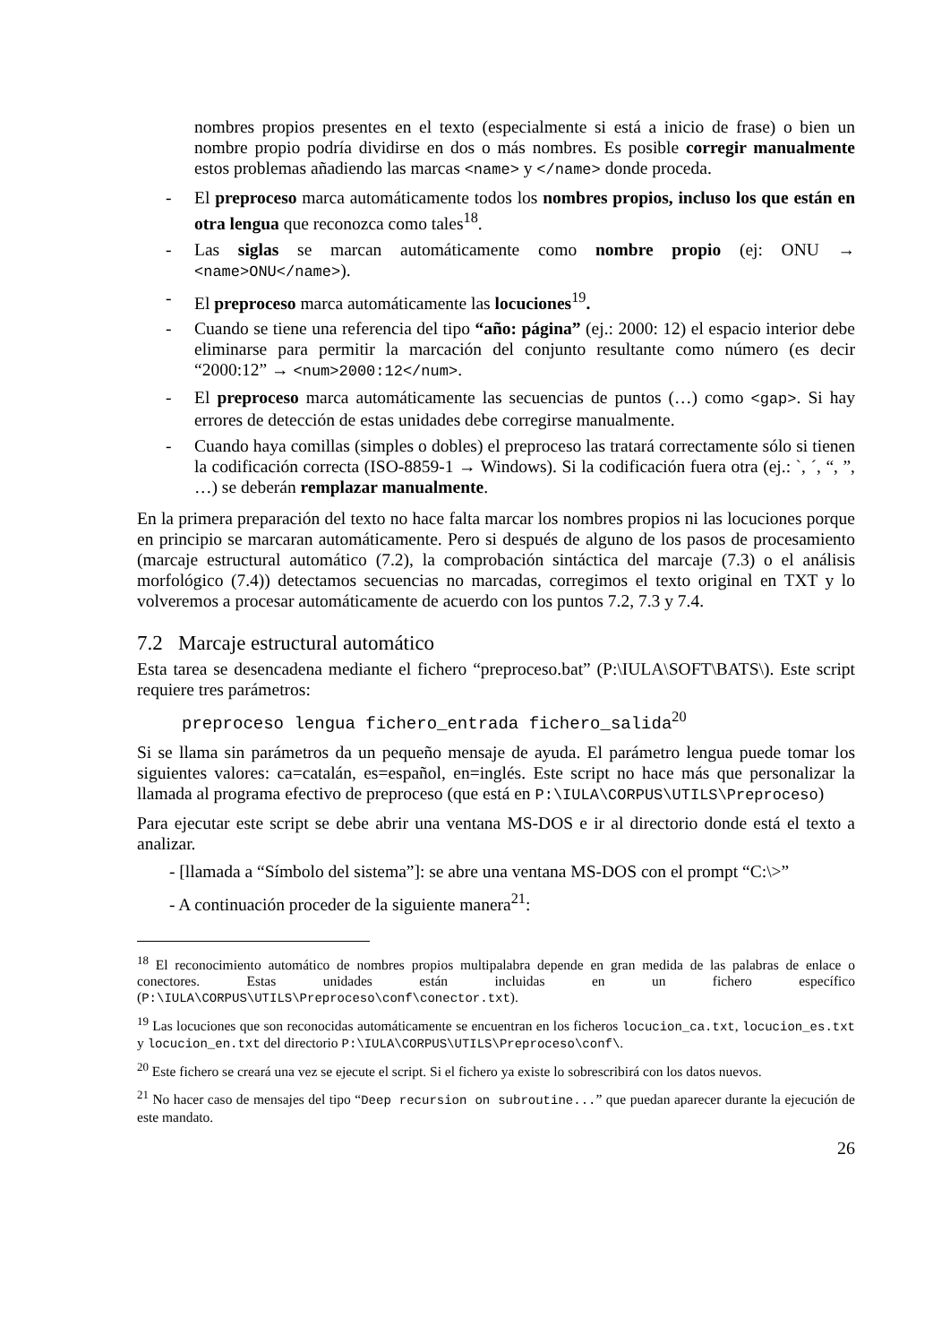nombres propios presentes en el texto (especialmente si está a inicio de frase) o bien un nombre propio podría dividirse en dos o más nombres. Es posible corregir manualmente estos problemas añadiendo las marcas <name> y </name> donde proceda.
- El preproceso marca automáticamente todos los nombres propios, incluso los que están en otra lengua que reconozca como tales<sup>18</sup>.
- Las siglas se marcan automáticamente como nombre propio (ej: ONU → <name>ONU</name>).
- El preproceso marca automáticamente las locuciones<sup>19</sup>.
- Cuando se tiene una referencia del tipo “año: página” (ej.: 2000: 12) el espacio interior debe eliminarse para permitir la marcación del conjunto resultante como número (es decir “2000:12” → <num>2000:12</num>.
- El preproceso marca automáticamente las secuencias de puntos (…) como <gap>. Si hay errores de detección de estas unidades debe corregirse manualmente.
- Cuando haya comillas (simples o dobles) el preproceso las tratará correctamente sólo si tienen la codificación correcta (ISO-8859-1 → Windows). Si la codificación fuera otra (ej.: `, ´, “, ”, …) se deberán remplazar manualmente.
En la primera preparación del texto no hace falta marcar los nombres propios ni las locuciones porque en principio se marcaran automáticamente. Pero si después de alguno de los pasos de procesamiento (marcaje estructural automático (7.2), la comprobación sintáctica del marcaje (7.3) o el análisis morfológico (7.4)) detectamos secuencias no marcadas, corregimos el texto original en TXT y lo volveremos a procesar automáticamente de acuerdo con los puntos 7.2, 7.3 y 7.4.
7.2 Marcaje estructural automático
Esta tarea se desencadena mediante el fichero “preproceso.bat” (P:\IULA\SOFT\BATS\). Este script requiere tres parámetros:
preproceso lengua fichero_entrada fichero_salida<sup>20</sup>
Si se llama sin parámetros da un pequeño mensaje de ayuda. El parámetro lengua puede tomar los siguientes valores: ca=catalán, es=español, en=inglés. Este script no hace más que personalizar la llamada al programa efectivo de preproceso (que está en P:\IULA\CORPUS\UTILS\Preproceso)
Para ejecutar este script se debe abrir una ventana MS-DOS e ir al directorio donde está el texto a analizar.
- [llamada a “Símbolo del sistema”]: se abre una ventana MS-DOS con el prompt “C:\>”
- A continuación proceder de la siguiente manera<sup>21</sup>:
<sup>18</sup> El reconocimiento automático de nombres propios multipalabra depende en gran medida de las palabras de enlace o conectores. Estas unidades están incluidas en un fichero específico (P:\IULA\CORPUS\UTILS\Preproceso\conf\conector.txt).
<sup>19</sup> Las locuciones que son reconocidas automáticamente se encuentran en los ficheros locucion_ca.txt, locucion_es.txt y locucion_en.txt del directorio P:\IULA\CORPUS\UTILS\Preproceso\conf\.
<sup>20</sup> Este fichero se creará una vez se ejecute el script. Si el fichero ya existe lo sobrescribirá con los datos nuevos.
<sup>21</sup> No hacer caso de mensajes del tipo “Deep recursion on subroutine...” que puedan aparecer durante la ejecución de este mandato.
26